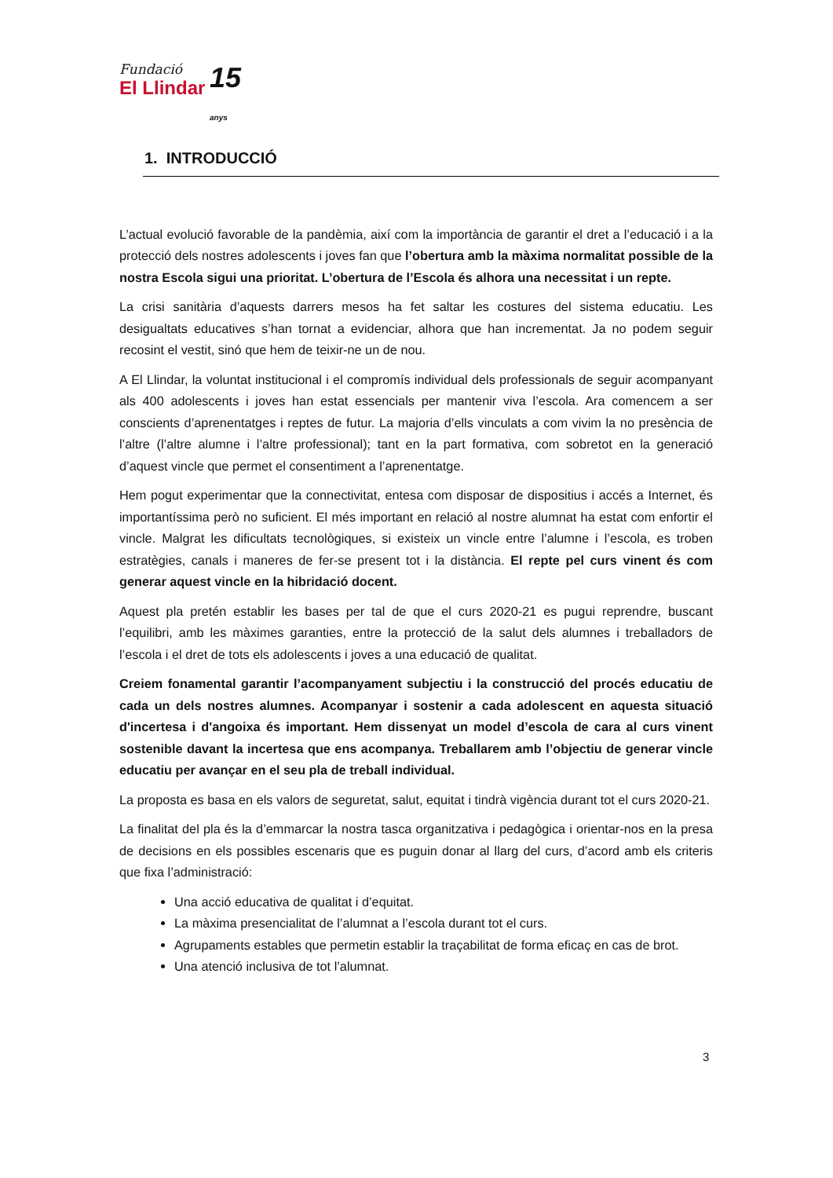Fundació
El Llindar
15 anys
1. INTRODUCCIÓ
L’actual evolució favorable de la pandèmia, així com la importància de garantir el dret a l’educació i a la protecció dels nostres adolescents i joves fan que l’obertura amb la màxima normalitat possible de la nostra Escola sigui una prioritat. L’obertura de l’Escola és alhora una necessitat i un repte.
La crisi sanitària d’aquests darrers mesos ha fet saltar les costures del sistema educatiu. Les desigualtats educatives s’han tornat a evidenciar, alhora que han incrementat. Ja no podem seguir recosint el vestit, sinó que hem de teixir-ne un de nou.
A El Llindar, la voluntat institucional i el compromís individual dels professionals de seguir acompanyant als 400 adolescents i joves han estat essencials per mantenir viva l’escola. Ara comencem a ser conscients d’aprenentatges i reptes de futur. La majoria d’ells vinculats a com vivim la no presència de l’altre (l’altre alumne i l’altre professional); tant en la part formativa, com sobretot en la generació d’aquest vincle que permet el consentiment a l’aprenentatge.
Hem pogut experimentar que la connectivitat, entesa com disposar de dispositius i accés a Internet, és importantíssima però no suficient. El més important en relació al nostre alumnat ha estat com enfortir el vincle. Malgrat les dificultats tecnològiques, si existeix un vincle entre l’alumne i l’escola, es troben estratègies, canals i maneres de fer-se present tot i la distància. El repte pel curs vinent és com generar aquest vincle en la hibridació docent.
Aquest pla pretén establir les bases per tal de que el curs 2020-21 es pugui reprendre, buscant l’equilibri, amb les màximes garanties, entre la protecció de la salut dels alumnes i treballadors de l’escola i el dret de tots els adolescents i joves a una educació de qualitat.
Creiem fonamental garantir l’acompanyament subjectiu i la construcció del procés educatiu de cada un dels nostres alumnes. Acompanyar i sostenir a cada adolescent en aquesta situació d'incertesa i d'angoixa és important. Hem dissenyat un model d’escola de cara al curs vinent sostenible davant la incertesa que ens acompanya. Treballarem amb l’objectiu de generar vincle educatiu per avançar en el seu pla de treball individual.
La proposta es basa en els valors de seguretat, salut, equitat i tindrà vigència durant tot el curs 2020-21.
La finalitat del pla és la d’emmarcar la nostra tasca organitzativa i pedagògica i orientar-nos en la presa de decisions en els possibles escenaris que es puguin donar al llarg del curs, d’acord amb els criteris que fixa l’administració:
Una acció educativa de qualitat i d’equitat.
La màxima presencialitat de l’alumnat a l’escola durant tot el curs.
Agrupaments estables que permetin establir la traçabilitat de forma eficaç en cas de brot.
Una atenció inclusiva de tot l’alumnat.
3